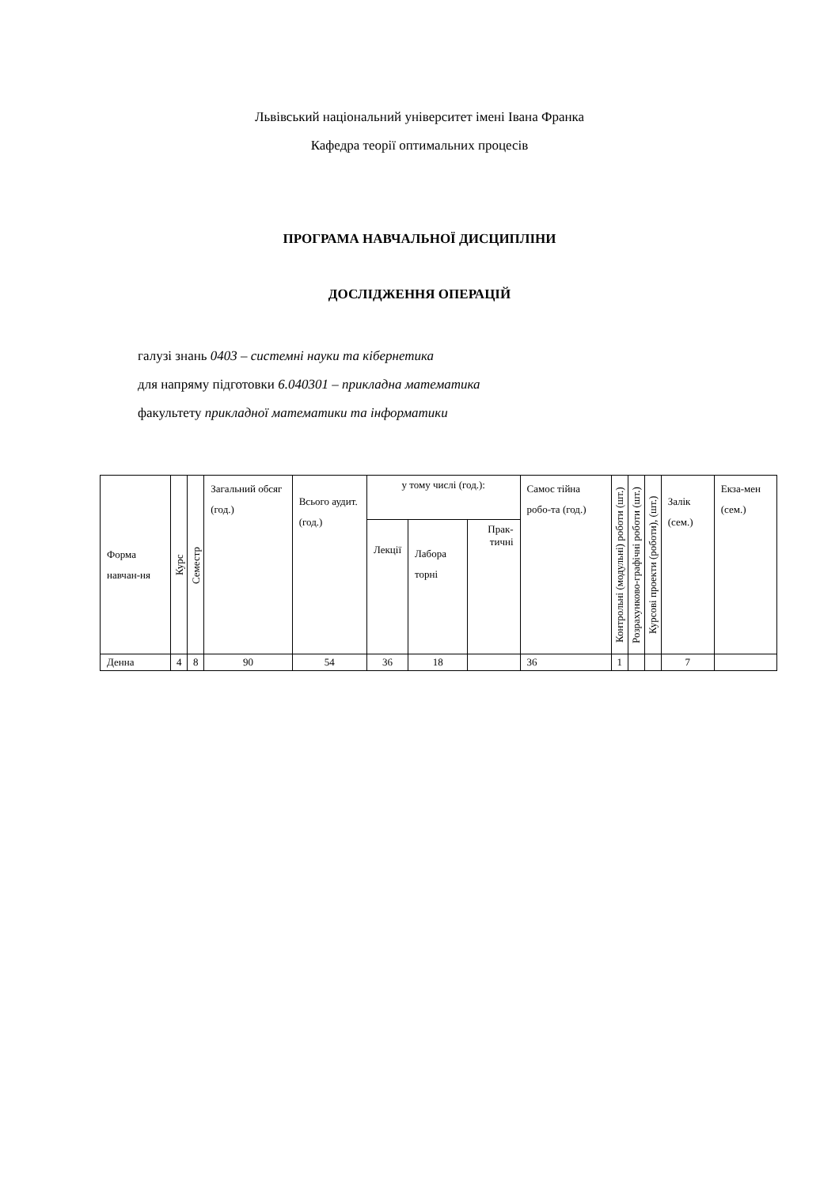Львівський національний університет імені Івана Франка
Кафедра теорії оптимальних процесів
ПРОГРАМА НАВЧАЛЬНОЇ ДИСЦИПЛІНИ
ДОСЛІДЖЕННЯ ОПЕРАЦІЙ
галузі знань 0403 – системні науки та кібернетика
для напряму підготовки 6.040301 – прикладна математика
факультету прикладної математики та інформатики
| Форма навчан-ня | Курс | Семестр | Загальний обсяг (год.) | Всього аудит. (год.) | у тому числі (год.): | | | Самос тійна робо-та (год.) | Контрольні (модульні) роботи (шт.) | Розрахунково-графічні роботи (шт.) | Курсові проекти (роботи), (шт.) | Залік (сем.) | Екза-мен (сем.) |
| --- | --- | --- | --- | --- | --- | --- | --- | --- | --- | --- | --- | --- | --- |
| | | | | | Лекції | Лабора торні | Прак-тичні | | | | | | |
| Денна | 4 | 8 | 90 | 54 | 36 | 18 | | 36 | 1 | | | 7 | |